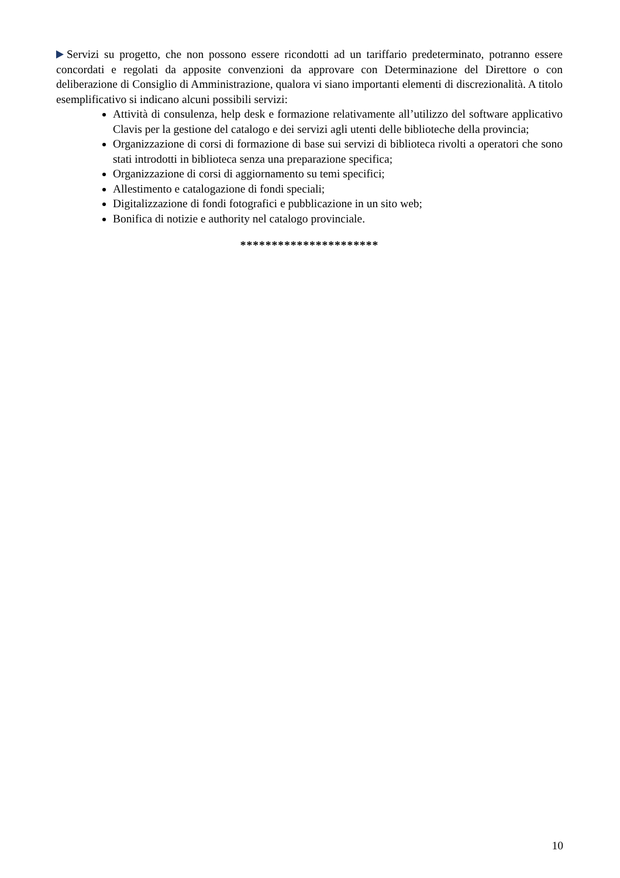Servizi su progetto, che non possono essere ricondotti ad un tariffario predeterminato, potranno essere concordati e regolati da apposite convenzioni da approvare con Determinazione del Direttore o con deliberazione di Consiglio di Amministrazione, qualora vi siano importanti elementi di discrezionalità. A titolo esemplificativo si indicano alcuni possibili servizi:
Attività di consulenza, help desk e formazione relativamente all’utilizzo del software applicativo Clavis per la gestione del catalogo e dei servizi agli utenti delle biblioteche della provincia;
Organizzazione di corsi di formazione di base sui servizi di biblioteca rivolti a operatori che sono stati introdotti in biblioteca senza una preparazione specifica;
Organizzazione di corsi di aggiornamento su temi specifici;
Allestimento e catalogazione di fondi speciali;
Digitalizzazione di fondi fotografici e pubblicazione in un sito web;
Bonifica di notizie e authority nel catalogo provinciale.
**********************
10